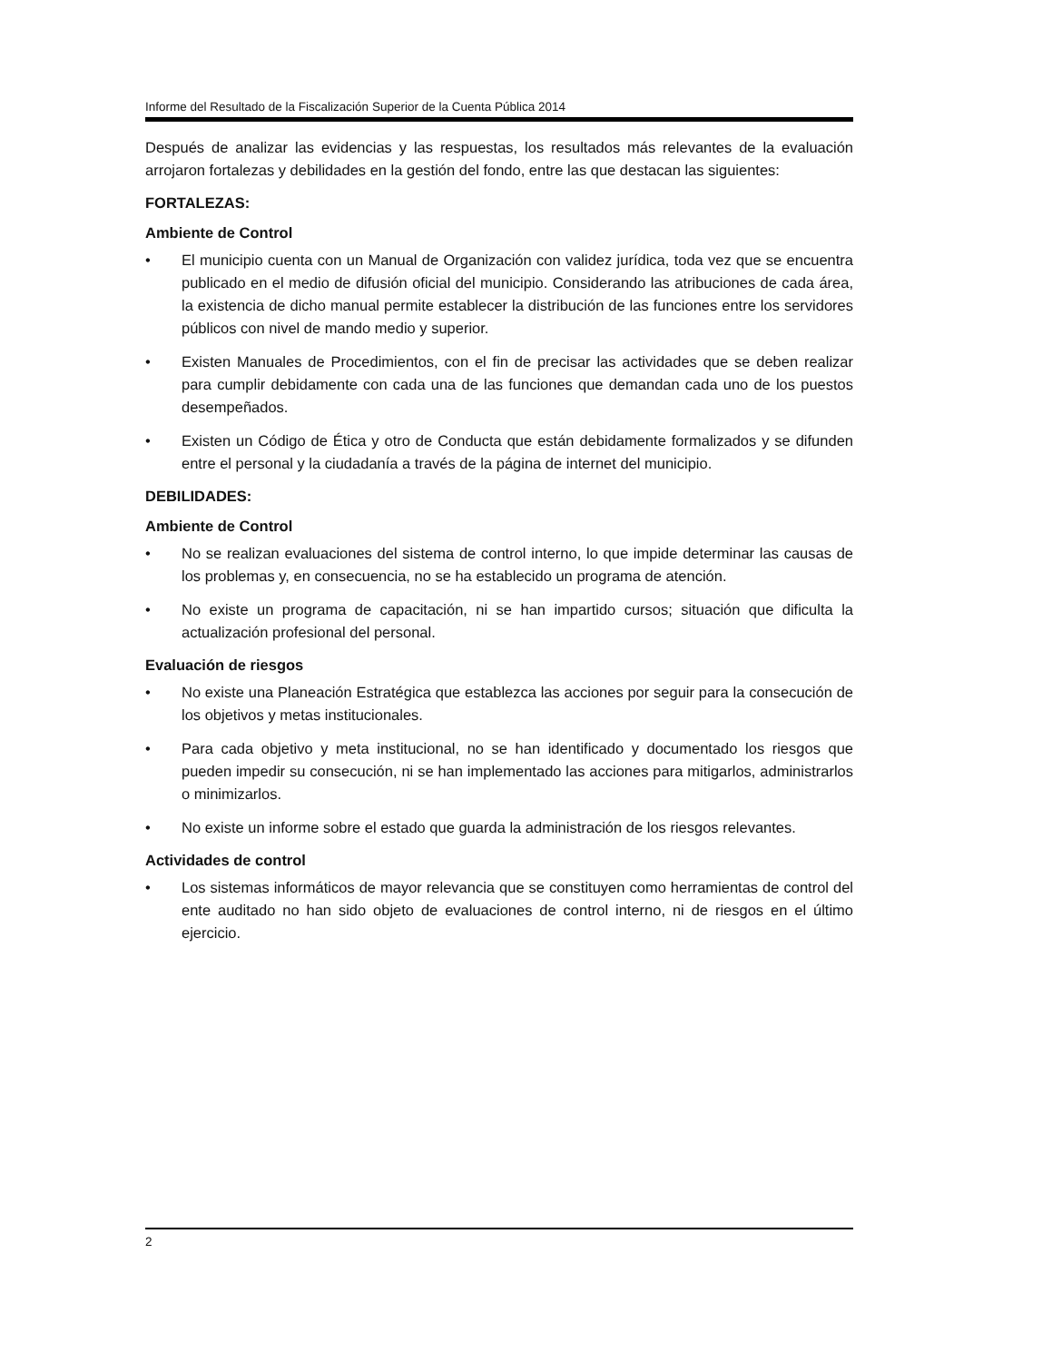Informe del Resultado de la Fiscalización Superior de la Cuenta Pública 2014
Después de analizar las evidencias y las respuestas, los resultados más relevantes de la evaluación arrojaron fortalezas y debilidades en la gestión del fondo, entre las que destacan las siguientes:
FORTALEZAS:
Ambiente de Control
• El municipio cuenta con un Manual de Organización con validez jurídica, toda vez que se encuentra publicado en el medio de difusión oficial del municipio. Considerando las atribuciones de cada área, la existencia de dicho manual permite establecer la distribución de las funciones entre los servidores públicos con nivel de mando medio y superior.
• Existen Manuales de Procedimientos, con el fin de precisar las actividades que se deben realizar para cumplir debidamente con cada una de las funciones que demandan cada uno de los puestos desempeñados.
• Existen un Código de Ética y otro de Conducta que están debidamente formalizados y se difunden entre el personal y la ciudadanía a través de la página de internet del municipio.
DEBILIDADES:
Ambiente de Control
• No se realizan evaluaciones del sistema de control interno, lo que impide determinar las causas de los problemas y, en consecuencia, no se ha establecido un programa de atención.
• No existe un programa de capacitación, ni se han impartido cursos; situación que dificulta la actualización profesional del personal.
Evaluación de riesgos
• No existe una Planeación Estratégica que establezca las acciones por seguir para la consecución de los objetivos y metas institucionales.
• Para cada objetivo y meta institucional, no se han identificado y documentado los riesgos que pueden impedir su consecución, ni se han implementado las acciones para mitigarlos, administrarlos o minimizarlos.
• No existe un informe sobre el estado que guarda la administración de los riesgos relevantes.
Actividades de control
• Los sistemas informáticos de mayor relevancia que se constituyen como herramientas de control del ente auditado no han sido objeto de evaluaciones de control interno, ni de riesgos en el último ejercicio.
2